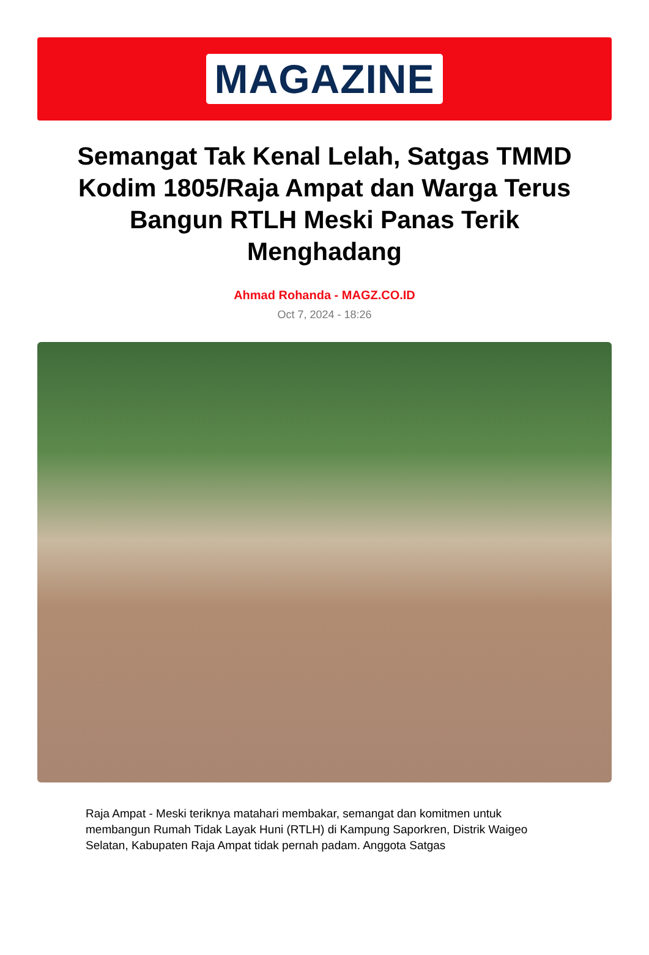MAGAZINE
Semangat Tak Kenal Lelah, Satgas TMMD Kodim 1805/Raja Ampat dan Warga Terus Bangun RTLH Meski Panas Terik Menghadang
Ahmad Rohanda - MAGZ.CO.ID
Oct 7, 2024 - 18:26
Raja Ampat - Meski teriknya matahari membakar, semangat dan komitmen untuk membangun Rumah Tidak Layak Huni (RTLH) di Kampung Saporkren, Distrik Waigeo Selatan, Kabupaten Raja Ampat tidak pernah padam. Anggota Satgas